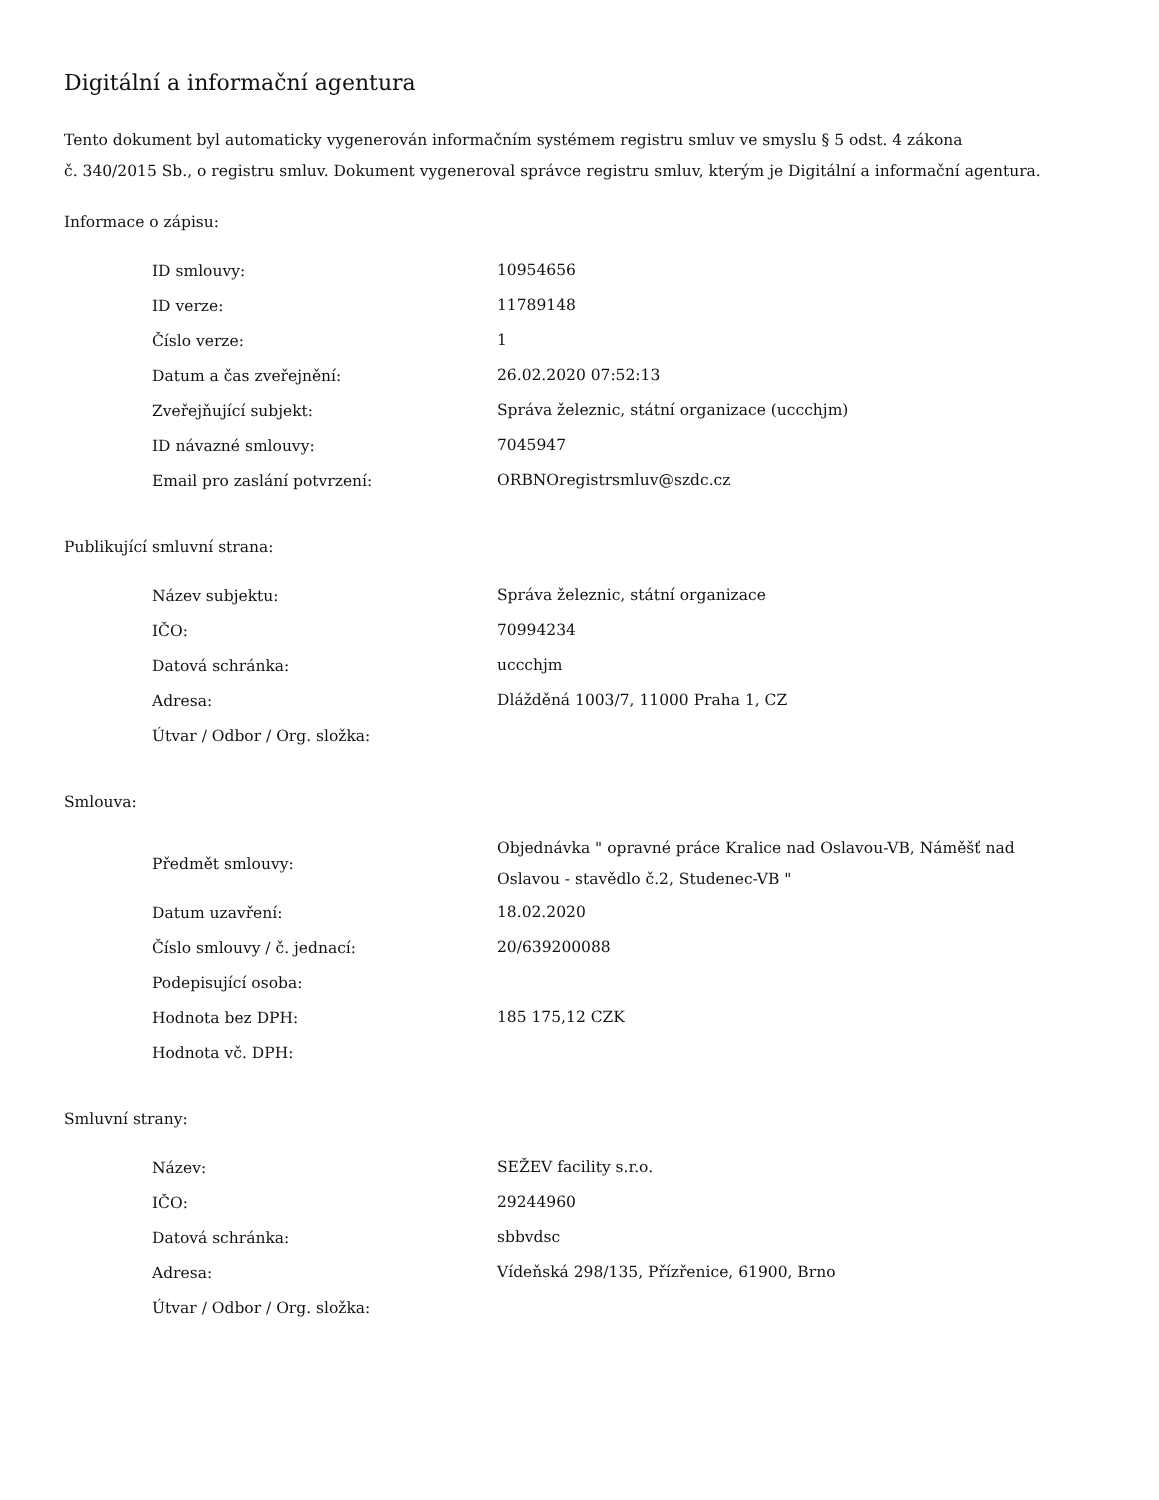Digitální a informační agentura
Tento dokument byl automaticky vygenerován informačním systémem registru smluv ve smyslu § 5 odst. 4 zákona
č. 340/2015 Sb., o registru smluv. Dokument vygeneroval správce registru smluv, kterým je Digitální a informační agentura.
Informace o zápisu:
| ID smlouvy: | 10954656 |
| ID verze: | 11789148 |
| Číslo verze: | 1 |
| Datum a čas zveřejnění: | 26.02.2020 07:52:13 |
| Zveřejňující subjekt: | Správa železnic, státní organizace (uccchjm) |
| ID návazné smlouvy: | 7045947 |
| Email pro zaslání potvrzení: | ORBNOregistrsmluv@szdc.cz |
Publikující smluvní strana:
| Název subjektu: | Správa železnic, státní organizace |
| IČO: | 70994234 |
| Datová schránka: | uccchjm |
| Adresa: | Dlážděná 1003/7, 11000 Praha 1, CZ |
| Útvar / Odbor / Org. složka: | |
Smlouva:
| Předmět smlouvy: | Objednávka " opravné práce Kralice nad Oslavou-VB, Náměšť nad Oslavou - stavědlo č.2, Studenec-VB " |
| Datum uzavření: | 18.02.2020 |
| Číslo smlouvy / č. jednací: | 20/639200088 |
| Podepisující osoba: | |
| Hodnota bez DPH: | 185 175,12 CZK |
| Hodnota vč. DPH: | |
Smluvní strany:
| Název: | SEŽEV facility s.r.o. |
| IČO: | 29244960 |
| Datová schránka: | sbbvdsc |
| Adresa: | Vídeňská 298/135, Přízřenice, 61900, Brno |
| Útvar / Odbor / Org. složka: | |